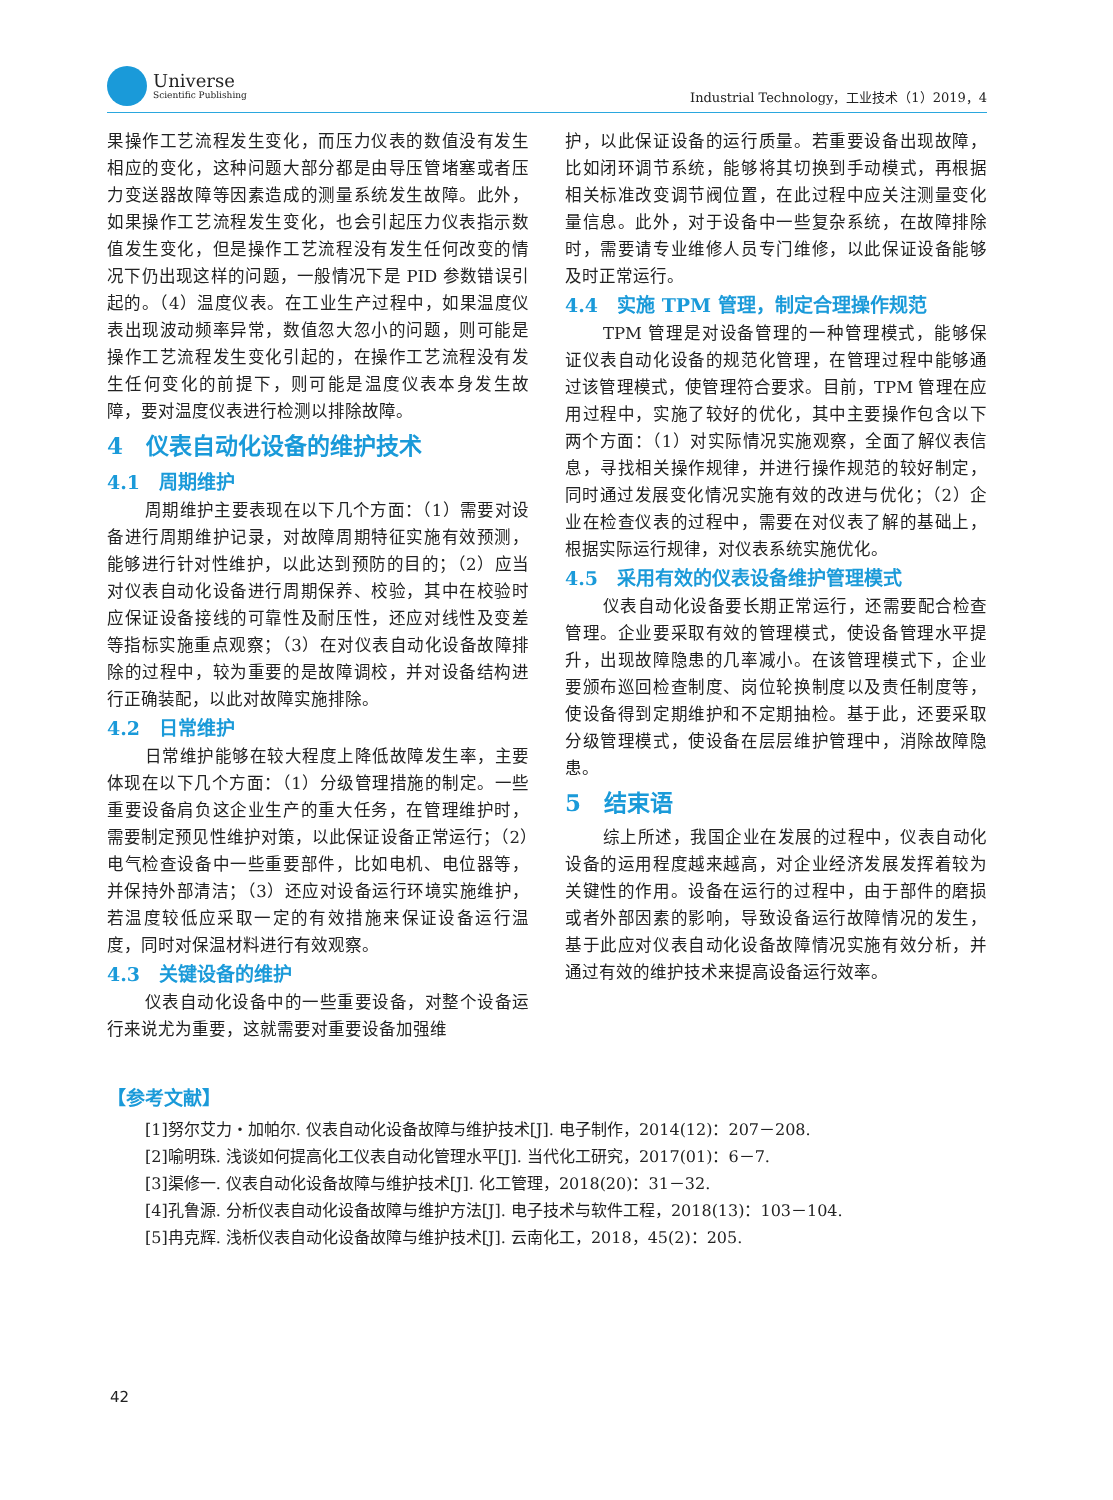Universe
Scientific Publishing
Industrial Technology，工业技术（1）2019，4
果操作工艺流程发生变化，而压力仪表的数值没有发生相应的变化，这种问题大部分都是由导压管堵塞或者压力变送器故障等因素造成的测量系统发生故障。此外，如果操作工艺流程发生变化，也会引起压力仪表指示数值发生变化，但是操作工艺流程没有发生任何改变的情况下仍出现这样的问题，一般情况下是 PID 参数错误引起的。（4）温度仪表。在工业生产过程中，如果温度仪表出现波动频率异常，数值忽大忽小的问题，则可能是操作工艺流程发生变化引起的，在操作工艺流程没有发生任何变化的前提下，则可能是温度仪表本身发生故障，要对温度仪表进行检测以排除故障。
4　仪表自动化设备的维护技术
4.1　周期维护
周期维护主要表现在以下几个方面：（1）需要对设备进行周期维护记录，对故障周期特征实施有效预测，能够进行针对性维护，以此达到预防的目的；（2）应当对仪表自动化设备进行周期保养、校验，其中在校验时应保证设备接线的可靠性及耐压性，还应对线性及变差等指标实施重点观察；（3）在对仪表自动化设备故障排除的过程中，较为重要的是故障调校，并对设备结构进行正确装配，以此对故障实施排除。
4.2　日常维护
日常维护能够在较大程度上降低故障发生率，主要体现在以下几个方面：（1）分级管理措施的制定。一些重要设备肩负这企业生产的重大任务，在管理维护时，需要制定预见性维护对策，以此保证设备正常运行；（2）电气检查设备中一些重要部件，比如电机、电位器等，并保持外部清洁；（3）还应对设备运行环境实施维护，若温度较低应采取一定的有效措施来保证设备运行温度，同时对保温材料进行有效观察。
4.3　关键设备的维护
仪表自动化设备中的一些重要设备，对整个设备运行来说尤为重要，这就需要对重要设备加强维
护，以此保证设备的运行质量。若重要设备出现故障，比如闭环调节系统，能够将其切换到手动模式，再根据相关标准改变调节阀位置，在此过程中应关注测量变化量信息。此外，对于设备中一些复杂系统，在故障排除时，需要请专业维修人员专门维修，以此保证设备能够及时正常运行。
4.4　实施 TPM 管理，制定合理操作规范
TPM 管理是对设备管理的一种管理模式，能够保证仪表自动化设备的规范化管理，在管理过程中能够通过该管理模式，使管理符合要求。目前，TPM 管理在应用过程中，实施了较好的优化，其中主要操作包含以下两个方面：（1）对实际情况实施观察，全面了解仪表信息，寻找相关操作规律，并进行操作规范的较好制定，同时通过发展变化情况实施有效的改进与优化；（2）企业在检查仪表的过程中，需要在对仪表了解的基础上，根据实际运行规律，对仪表系统实施优化。
4.5　采用有效的仪表设备维护管理模式
仪表自动化设备要长期正常运行，还需要配合检查管理。企业要采取有效的管理模式，使设备管理水平提升，出现故障隐患的几率减小。在该管理模式下，企业要颁布巡回检查制度、岗位轮换制度以及责任制度等，使设备得到定期维护和不定期抽检。基于此，还要采取分级管理模式，使设备在层层维护管理中，消除故障隐患。
5　结束语
综上所述，我国企业在发展的过程中，仪表自动化设备的运用程度越来越高，对企业经济发展发挥着较为关键性的作用。设备在运行的过程中，由于部件的磨损或者外部因素的影响，导致设备运行故障情况的发生，基于此应对仪表自动化设备故障情况实施有效分析，并通过有效的维护技术来提高设备运行效率。
【参考文献】
[1]努尔艾力・加帕尔. 仪表自动化设备故障与维护技术[J]. 电子制作，2014(12)：207－208.
[2]喻明珠. 浅谈如何提高化工仪表自动化管理水平[J]. 当代化工研究，2017(01)：6－7.
[3]渠修一. 仪表自动化设备故障与维护技术[J]. 化工管理，2018(20)：31－32.
[4]孔鲁源. 分析仪表自动化设备故障与维护方法[J]. 电子技术与软件工程，2018(13)：103－104.
[5]冉克辉. 浅析仪表自动化设备故障与维护技术[J]. 云南化工，2018，45(2)：205.
42